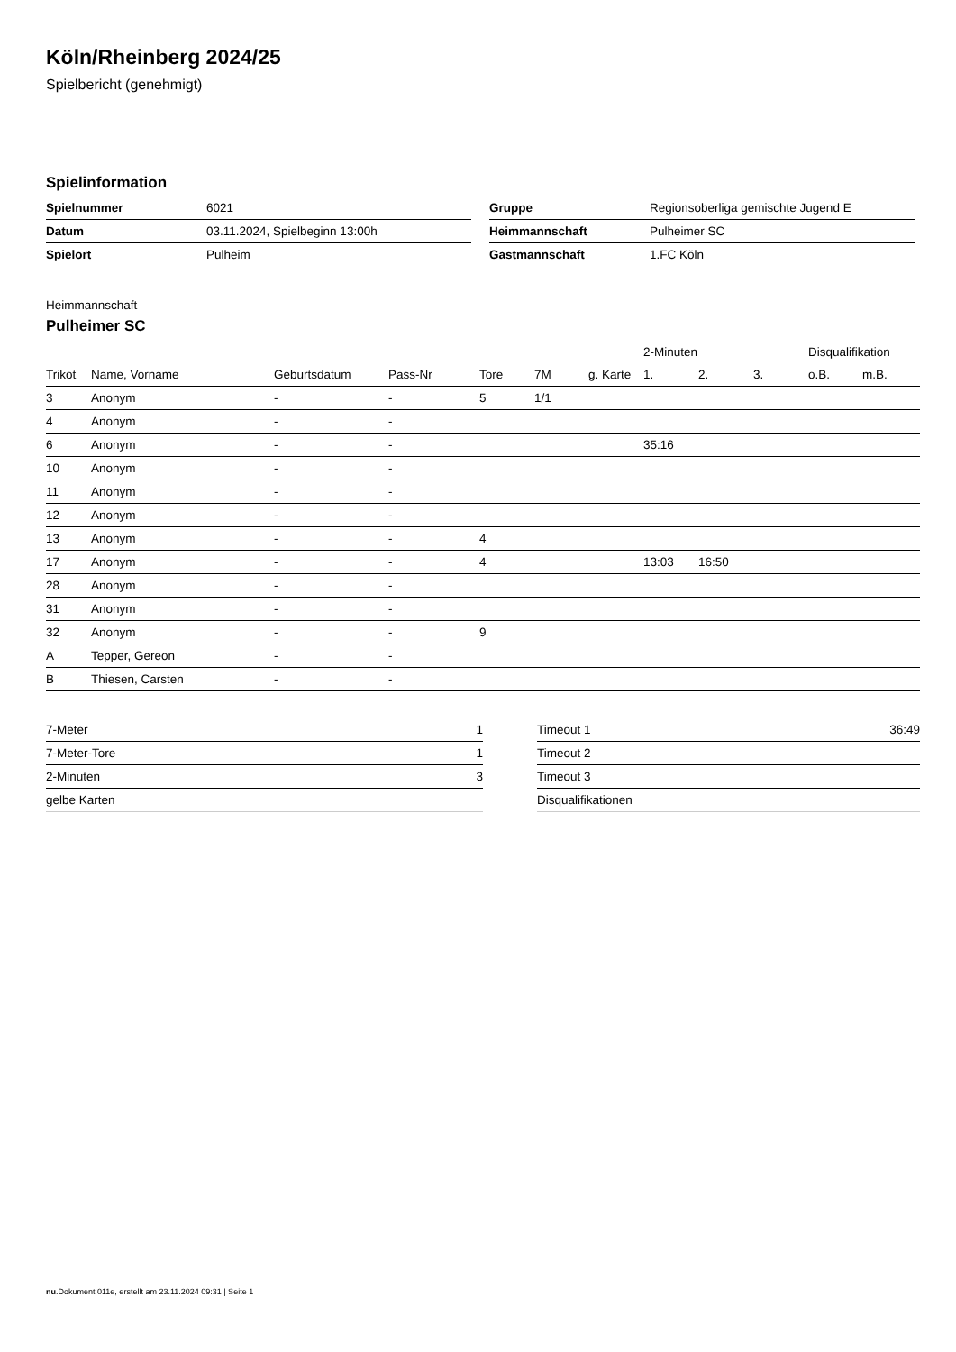Köln/Rheinberg 2024/25
Spielbericht (genehmigt)
Spielinformation
| Spielnummer | 6021 |
| Datum | 03.11.2024, Spielbeginn 13:00h |
| Spielort | Pulheim |
| Gruppe | Regionsoberliga gemischte Jugend E |
| Heimmannschaft | Pulheimer SC |
| Gastmannschaft | 1.FC Köln |
Heimmannschaft
Pulheimer SC
| | | | | | | | 2-Minuten | | | Disqualifikation | |
| --- | --- | --- | --- | --- | --- | --- | --- | --- | --- | --- | --- |
| Trikot | Name, Vorname | Geburtsdatum | Pass-Nr | Tore | 7M | g. Karte | 1. | 2. | 3. | o.B. | m.B. |
| 3 | Anonym | - | - | 5 | 1/1 | | | | | | |
| 4 | Anonym | - | - | | | | | | | | |
| 6 | Anonym | - | - | | | | 35:16 | | | | |
| 10 | Anonym | - | - | | | | | | | | |
| 11 | Anonym | - | - | | | | | | | | |
| 12 | Anonym | - | - | | | | | | | | |
| 13 | Anonym | - | - | 4 | | | | | | | |
| 17 | Anonym | - | - | 4 | | | 13:03 | 16:50 | | | |
| 28 | Anonym | - | - | | | | | | | | |
| 31 | Anonym | - | - | | | | | | | | |
| 32 | Anonym | - | - | 9 | | | | | | | |
| A | Tepper, Gereon | - | - | | | | | | | | |
| B | Thiesen, Carsten | - | - | | | | | | | | |
| 7-Meter | 1 |
| 7-Meter-Tore | 1 |
| 2-Minuten | 3 |
| gelbe Karten | |
| Timeout 1 | 36:49 |
| Timeout 2 | |
| Timeout 3 | |
| Disqualifikationen | |
nu.Dokument 011e, erstellt am 23.11.2024 09:31 | Seite 1